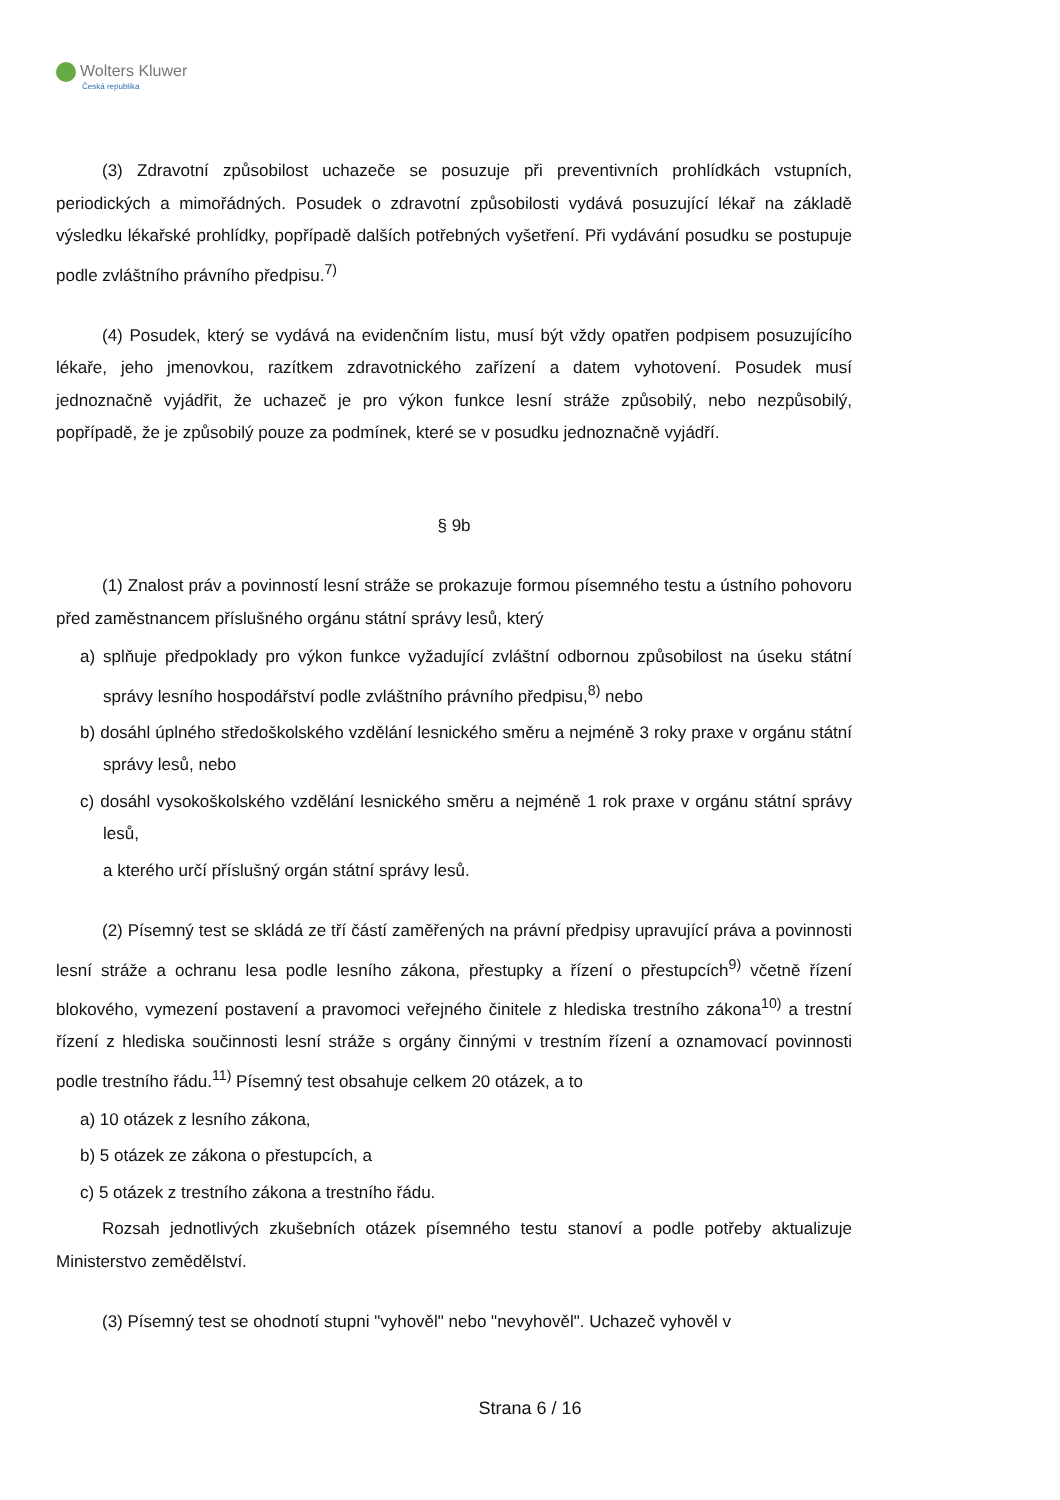Wolters Kluwer
Česká republika
(3) Zdravotní způsobilost uchazeče se posuzuje při preventivních prohlídkách vstupních, periodických a mimořádných. Posudek o zdravotní způsobilosti vydává posuzující lékař na základě výsledku lékařské prohlídky, popřípadě dalších potřebných vyšetření. Při vydávání posudku se postupuje podle zvláštního právního předpisu.<sup>7)</sup>
(4) Posudek, který se vydává na evidenčním listu, musí být vždy opatřen podpisem posuzujícího lékaře, jeho jmenovkou, razítkem zdravotnického zařízení a datem vyhotovení. Posudek musí jednoznačně vyjádřit, že uchazeč je pro výkon funkce lesní stráže způsobilý, nebo nezpůsobilý, popřípadě, že je způsobilý pouze za podmínek, které se v posudku jednoznačně vyjádří.
§ 9b
(1) Znalost práv a povinností lesní stráže se prokazuje formou písemného testu a ústního pohovoru před zaměstnancem příslušného orgánu státní správy lesů, který
a) splňuje předpoklady pro výkon funkce vyžadující zvláštní odbornou způsobilost na úseku státní správy lesního hospodářství podle zvláštního právního předpisu,<sup>8)</sup> nebo
b) dosáhl úplného středoškolského vzdělání lesnického směru a nejméně 3 roky praxe v orgánu státní správy lesů, nebo
c) dosáhl vysokoškolského vzdělání lesnického směru a nejméně 1 rok praxe v orgánu státní správy lesů,
a kterého určí příslušný orgán státní správy lesů.
(2) Písemný test se skládá ze tří částí zaměřených na právní předpisy upravující práva a povinnosti lesní stráže a ochranu lesa podle lesního zákona, přestupky a řízení o přestupcích<sup>9)</sup> včetně řízení blokového, vymezení postavení a pravomoci veřejného činitele z hlediska trestního zákona<sup>10)</sup> a trestní řízení z hlediska součinnosti lesní stráže s orgány činnými v trestním řízení a oznamovací povinnosti podle trestního řádu.<sup>11)</sup> Písemný test obsahuje celkem 20 otázek, a to
a) 10 otázek z lesního zákona,
b) 5 otázek ze zákona o přestupcích, a
c) 5 otázek z trestního zákona a trestního řádu.
Rozsah jednotlivých zkušebních otázek písemného testu stanoví a podle potřeby aktualizuje Ministerstvo zemědělství.
(3) Písemný test se ohodnotí stupni "vyhověl" nebo "nevyhověl". Uchazeč vyhověl v
Strana 6 / 16